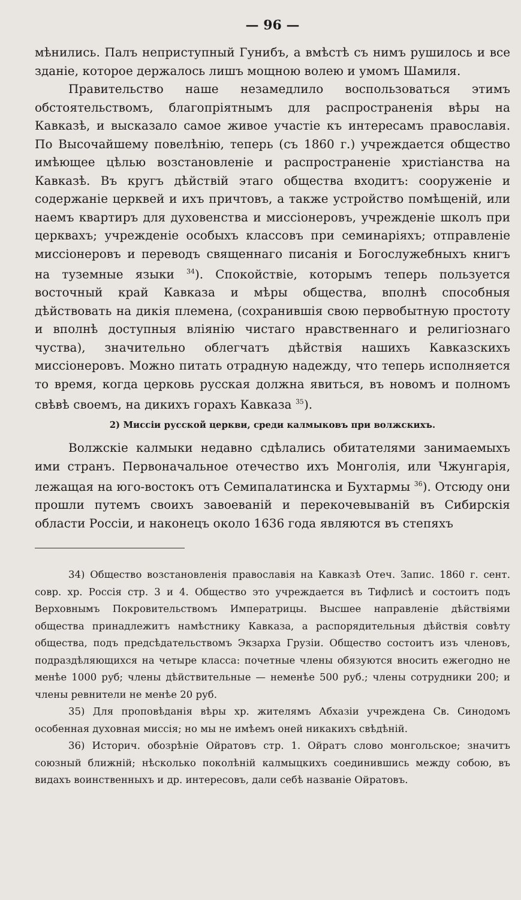— 96 —
мѣнились. Палъ неприступный Гунибъ, а вмѣстѣ съ нимъ рушилось и все зданіе, которое держалось лишъ мощною волею и умомъ Шамиля.
Правительство наше незамедлило воспользоваться этимъ обстоятельствомъ, благопріятнымъ для распространенія вѣры на Кавказѣ, и высказало самое живое участіе къ интересамъ православія. По Высочайшему повелѣнію, теперь (съ 1860 г.) учреждается общество имѣющее цѣлью возстановленіе и распространеніе христіанства на Кавказѣ. Въ кругъ дѣйствій этаго общества входитъ: сооруженіе и содержаніе церквей и ихъ причтовъ, а также устройство помѣщеній, или наемъ квартиръ для духовенства и миссіонеровъ, учрежденіе школъ при церквахъ; учрежденіе особыхъ классовъ при семинаріяхъ; отправленіе миссіонеровъ и переводъ священнаго писанія и Богослужебныхъ книгъ на туземные языки <sup>34</sup>). Спокойствіе, которымъ теперь пользуется восточный край Кавказа и мѣры общества, вполнѣ способныя дѣйствовать на дикія племена, (сохранившія свою первобытную простоту и вполнѣ доступныя вліянію чистаго нравственнаго и религіознаго чуства), значительно облегчатъ дѣйствія нашихъ Кавказскихъ миссіонеровъ. Можно питать отрадную надежду, что теперь исполняется то время, когда церковь русская должна явиться, въ новомъ и полномъ свѣвѣ своемъ, на дикихъ горахъ Кавказа <sup>35</sup>).
2) Миссіи русской церкви, среди калмыковъ при волжскихъ.
Волжскіе калмыки недавно сдѣлались обитателями занимаемыхъ ими странъ. Первоначальное отечество ихъ Монголія, или Чжунгарія, лежащая на юго-востокъ отъ Семипалатинска и Бухтармы <sup>36</sup>). Отсюду они прошли путемъ своихъ завоеваній и перекочевываній въ Сибирскія области Россіи, и наконецъ около 1636 года являются въ степяхъ
34) Общество возстановленія православія на Кавказѣ Отеч. Запис. 1860 г. сент. совр. хр. Россія стр. 3 и 4. Общество это учреждается въ Тифлисѣ и состоитъ подъ Верховнымъ Покровительствомъ Императрицы. Высшее направленіе дѣйствіями общества принадлежитъ намѣстнику Кавказа, а распорядительныя дѣйствія совѣту общества, подъ предсѣдательствомъ Экзарха Грузіи. Общество состоитъ изъ членовъ, подраздѣляющихся на четыре класса: почетные члены обязуются вносить ежегодно не менѣе 1000 руб; члены дѣйствительные — неменѣе 500 руб.; члены сотрудники 200; и члены ревнители не менѣе 20 руб.
35) Для проповѣданія вѣры хр. жителямъ Абхазіи учреждена Св. Синодомъ особенная духовная миссія; но мы не имѣемъ оней никакихъ свѣдѣній.
36) Историч. обозрѣніе Ойратовъ стр. 1. Ойратъ слово монгольское; значитъ союзный ближній; нѣсколько поколѣній калмыцкихъ соединившись между собою, въ видахъ воинственныхъ и др. интересовъ, дали себѣ названіе Ойратовъ.